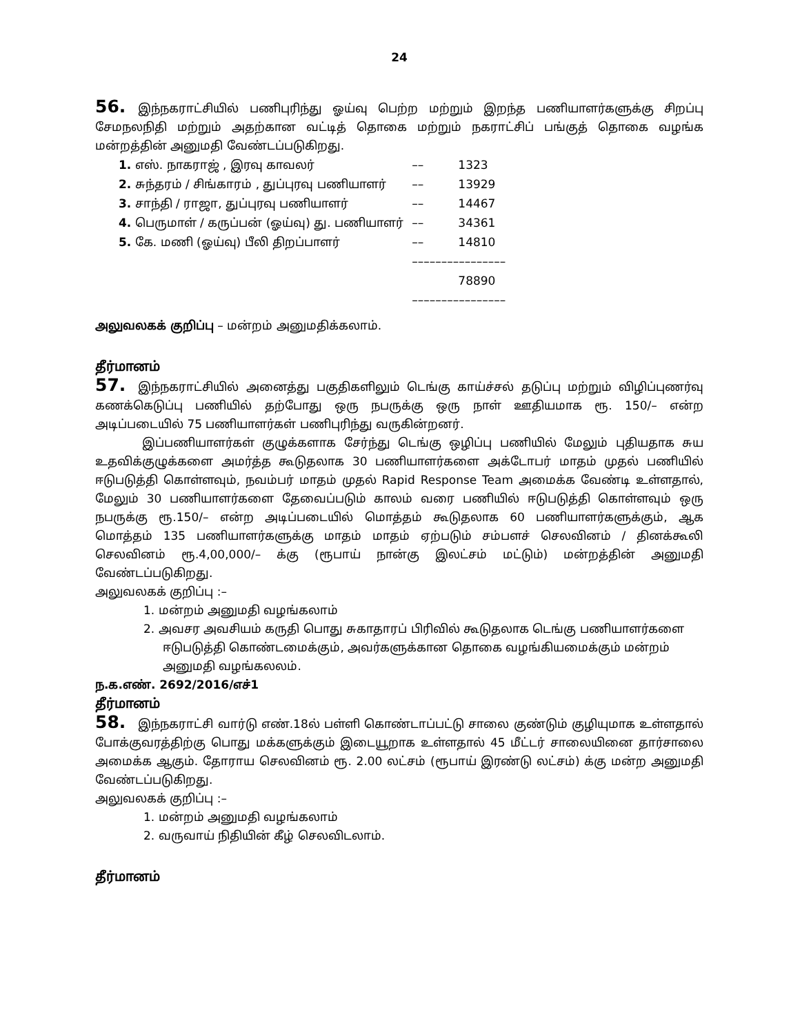24
56. இந்நகராட்சியில் பணிபுரிந்து ஓய்வு பெற்ற மற்றும் இறந்த பணியாளர்களுக்கு சிறப்பு சேமநலநிதி மற்றும் அதற்கான வட்டித் தொகை மற்றும் நகராட்சிப் பங்குத் தொகை வழங்க மன்றத்தின் அனுமதி வேண்டப்படுகிறது.
| 1. எஸ். நாகராஜ் , இரவு காவலர் | –– | 1323 |
| 2. சுந்தரம் / சிங்காரம் , துப்புரவு பணியாளர் | –– | 13929 |
| 3. சாந்தி / ராஜா, துப்புரவு பணியாளர் | –– | 14467 |
| 4. பெருமாள் / கருப்பன் (ஓய்வு) து. பணியாளர் | –– | 34361 |
| 5. கே. மணி (ஓய்வு) பீலி திறப்பாளர் | –– | 14810 |
| | –––––––––––––––– | |
| | | 78890 |
| | –––––––––––––––– | |
அலுவலகக் குறிப்பு – மன்றம் அனுமதிக்கலாம்.
தீர்மானம்
57. இந்நகராட்சியில் அனைத்து பகுதிகளிலும் டெங்கு காய்ச்சல் தடுப்பு மற்றும் விழிப்புணர்வு கணக்கெடுப்பு பணியில் தற்போது ஒரு நபருக்கு ஒரு நாள் ஊதியமாக ரூ. 150/– என்ற அடிப்படையில் 75 பணியாளர்கள் பணிபுரிந்து வருகின்றனர்.
இப்பணியாளர்கள் குழுக்களாக சேர்ந்து டெங்கு ஒழிப்பு பணியில் மேலும் புதியதாக சுய உதவிக்குழுக்களை அமர்த்த கூடுதலாக 30 பணியாளர்களை அக்டோபர் மாதம் முதல் பணியில் ஈடுபடுத்தி கொள்ளவும், நவம்பர் மாதம் முதல் Rapid Response Team அமைக்க வேண்டி உள்ளதால், மேலும் 30 பணியாளர்களை தேவைப்படும் காலம் வரை பணியில் ஈடுபடுத்தி கொள்ளவும் ஒரு நபருக்கு ரூ.150/– என்ற அடிப்படையில் மொத்தம் கூடுதலாக 60 பணியாளர்களுக்கும், ஆக மொத்தம் 135 பணியாளர்களுக்கு மாதம் மாதம் ஏற்படும் சம்பளச் செலவினம் / தினக்கூலி செலவினம் ரூ.4,00,000/– க்கு (ரூபாய் நான்கு இலட்சம் மட்டும்) மன்றத்தின் அனுமதி வேண்டப்படுகிறது.
அலுவலகக் குறிப்பு :–
1. மன்றம் அனுமதி வழங்கலாம்
2. அவசர அவசியம் கருதி பொது சுகாதாரப் பிரிவில் கூடுதலாக டெங்கு பணியாளர்களை ஈடுபடுத்தி கொண்டமைக்கும், அவர்களுக்கான தொகை வழங்கியமைக்கும் மன்றம் அனுமதி வழங்கலலம்.
ந.க.எண். 2692/2016/எச்1
தீர்மானம்
58. இந்நகராட்சி வார்டு எண்.18ல் பள்ளி கொண்டாப்பட்டு சாலை குண்டும் குழியுமாக உள்ளதால் போக்குவரத்திற்கு பொது மக்களுக்கும் இடையூறாக உள்ளதால் 45 மீட்டர் சாலையினை தார்சாலை அமைக்க ஆகும். தோராய செலவினம் ரூ. 2.00 லட்சம் (ரூபாய் இரண்டு லட்சம்) க்கு மன்ற அனுமதி வேண்டப்படுகிறது.
அலுவலகக் குறிப்பு :–
1. மன்றம் அனுமதி வழங்கலாம்
2. வருவாய் நிதியின் கீழ் செலவிடலாம்.
தீர்மானம்